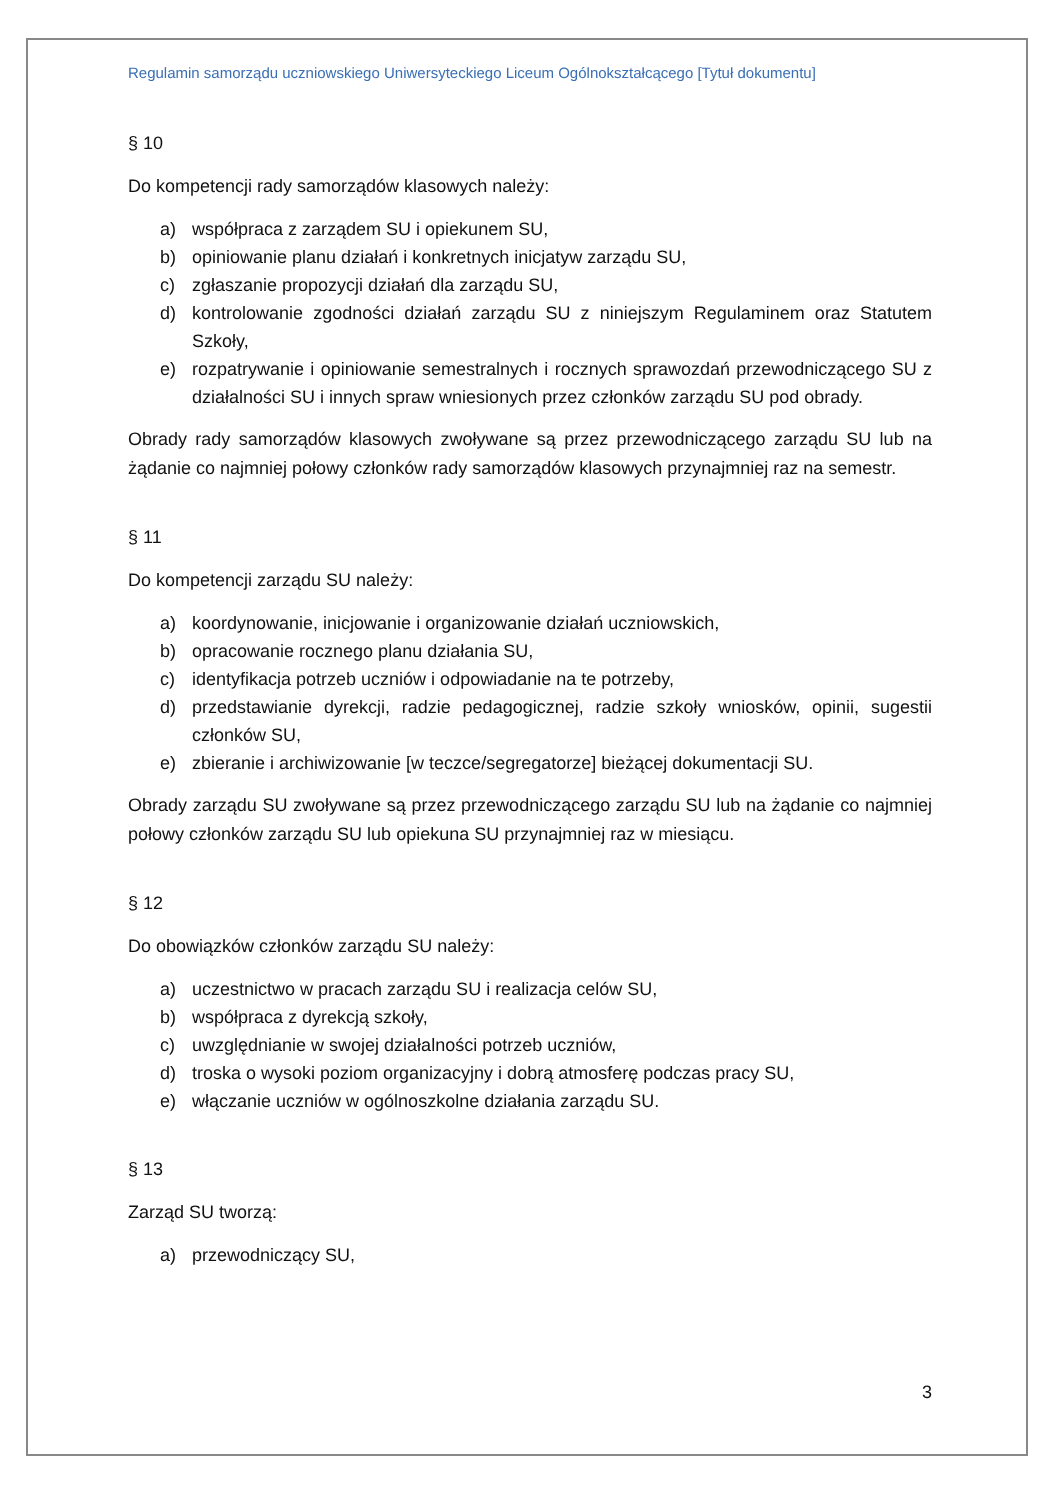Regulamin samorządu uczniowskiego Uniwersyteckiego Liceum Ogólnokształcącego [Tytuł dokumentu]
§ 10
Do kompetencji rady samorządów klasowych należy:
a) współpraca z zarządem SU i opiekunem SU,
b) opiniowanie planu działań i konkretnych inicjatyw zarządu SU,
c) zgłaszanie propozycji działań dla zarządu SU,
d) kontrolowanie zgodności działań zarządu SU z niniejszym Regulaminem oraz Statutem Szkoły,
e) rozpatrywanie i opiniowanie semestralnych i rocznych sprawozdań przewodniczącego SU z działalności SU i innych spraw wniesionych przez członków zarządu SU pod obrady.
Obrady rady samorządów klasowych zwoływane są przez przewodniczącego zarządu SU lub na żądanie co najmniej połowy członków rady samorządów klasowych przynajmniej raz na semestr.
§ 11
Do kompetencji zarządu SU należy:
a) koordynowanie, inicjowanie i organizowanie działań uczniowskich,
b) opracowanie rocznego planu działania SU,
c) identyfikacja potrzeb uczniów i odpowiadanie na te potrzeby,
d) przedstawianie dyrekcji, radzie pedagogicznej, radzie szkoły wniosków, opinii, sugestii członków SU,
e) zbieranie i archiwizowanie [w teczce/segregatorze] bieżącej dokumentacji SU.
Obrady zarządu SU zwoływane są przez przewodniczącego zarządu SU lub na żądanie co najmniej połowy członków zarządu SU lub opiekuna SU przynajmniej raz w miesiącu.
§ 12
Do obowiązków członków zarządu SU należy:
a) uczestnictwo w pracach zarządu SU i realizacja celów SU,
b) współpraca z dyrekcją szkoły,
c) uwzględnianie w swojej działalności potrzeb uczniów,
d) troska o wysoki poziom organizacyjny i dobrą atmosferę podczas pracy SU,
e) włączanie uczniów w ogólnoszkolne działania zarządu SU.
§ 13
Zarząd SU tworzą:
a) przewodniczący SU,
3